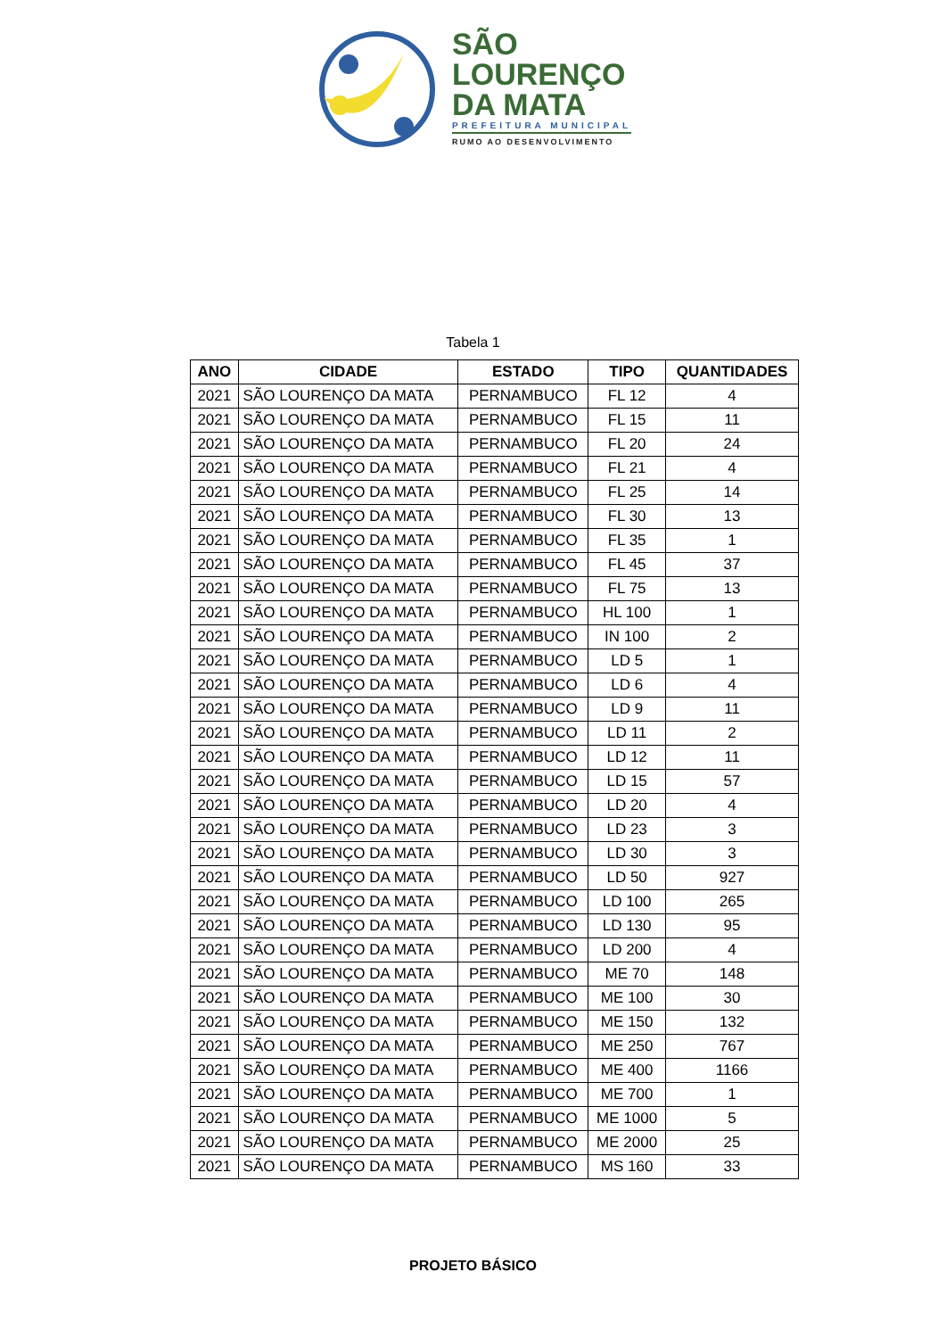SÃO
LOURENÇO
DA MATA
PREFEITURA MUNICIPAL
RUMO AO DESENVOLVIMENTO
Tabela 1
| ANO | CIDADE | ESTADO | TIPO | QUANTIDADES |
| --- | --- | --- | --- | --- |
| 2021 | SÃO LOURENÇO DA MATA | PERNAMBUCO | FL 12 | 4 |
| 2021 | SÃO LOURENÇO DA MATA | PERNAMBUCO | FL 15 | 11 |
| 2021 | SÃO LOURENÇO DA MATA | PERNAMBUCO | FL 20 | 24 |
| 2021 | SÃO LOURENÇO DA MATA | PERNAMBUCO | FL 21 | 4 |
| 2021 | SÃO LOURENÇO DA MATA | PERNAMBUCO | FL 25 | 14 |
| 2021 | SÃO LOURENÇO DA MATA | PERNAMBUCO | FL 30 | 13 |
| 2021 | SÃO LOURENÇO DA MATA | PERNAMBUCO | FL 35 | 1 |
| 2021 | SÃO LOURENÇO DA MATA | PERNAMBUCO | FL 45 | 37 |
| 2021 | SÃO LOURENÇO DA MATA | PERNAMBUCO | FL 75 | 13 |
| 2021 | SÃO LOURENÇO DA MATA | PERNAMBUCO | HL 100 | 1 |
| 2021 | SÃO LOURENÇO DA MATA | PERNAMBUCO | IN 100 | 2 |
| 2021 | SÃO LOURENÇO DA MATA | PERNAMBUCO | LD 5 | 1 |
| 2021 | SÃO LOURENÇO DA MATA | PERNAMBUCO | LD 6 | 4 |
| 2021 | SÃO LOURENÇO DA MATA | PERNAMBUCO | LD 9 | 11 |
| 2021 | SÃO LOURENÇO DA MATA | PERNAMBUCO | LD 11 | 2 |
| 2021 | SÃO LOURENÇO DA MATA | PERNAMBUCO | LD 12 | 11 |
| 2021 | SÃO LOURENÇO DA MATA | PERNAMBUCO | LD 15 | 57 |
| 2021 | SÃO LOURENÇO DA MATA | PERNAMBUCO | LD 20 | 4 |
| 2021 | SÃO LOURENÇO DA MATA | PERNAMBUCO | LD 23 | 3 |
| 2021 | SÃO LOURENÇO DA MATA | PERNAMBUCO | LD 30 | 3 |
| 2021 | SÃO LOURENÇO DA MATA | PERNAMBUCO | LD 50 | 927 |
| 2021 | SÃO LOURENÇO DA MATA | PERNAMBUCO | LD 100 | 265 |
| 2021 | SÃO LOURENÇO DA MATA | PERNAMBUCO | LD 130 | 95 |
| 2021 | SÃO LOURENÇO DA MATA | PERNAMBUCO | LD 200 | 4 |
| 2021 | SÃO LOURENÇO DA MATA | PERNAMBUCO | ME 70 | 148 |
| 2021 | SÃO LOURENÇO DA MATA | PERNAMBUCO | ME 100 | 30 |
| 2021 | SÃO LOURENÇO DA MATA | PERNAMBUCO | ME 150 | 132 |
| 2021 | SÃO LOURENÇO DA MATA | PERNAMBUCO | ME 250 | 767 |
| 2021 | SÃO LOURENÇO DA MATA | PERNAMBUCO | ME 400 | 1166 |
| 2021 | SÃO LOURENÇO DA MATA | PERNAMBUCO | ME 700 | 1 |
| 2021 | SÃO LOURENÇO DA MATA | PERNAMBUCO | ME 1000 | 5 |
| 2021 | SÃO LOURENÇO DA MATA | PERNAMBUCO | ME 2000 | 25 |
| 2021 | SÃO LOURENÇO DA MATA | PERNAMBUCO | MS 160 | 33 |
PROJETO BÁSICO